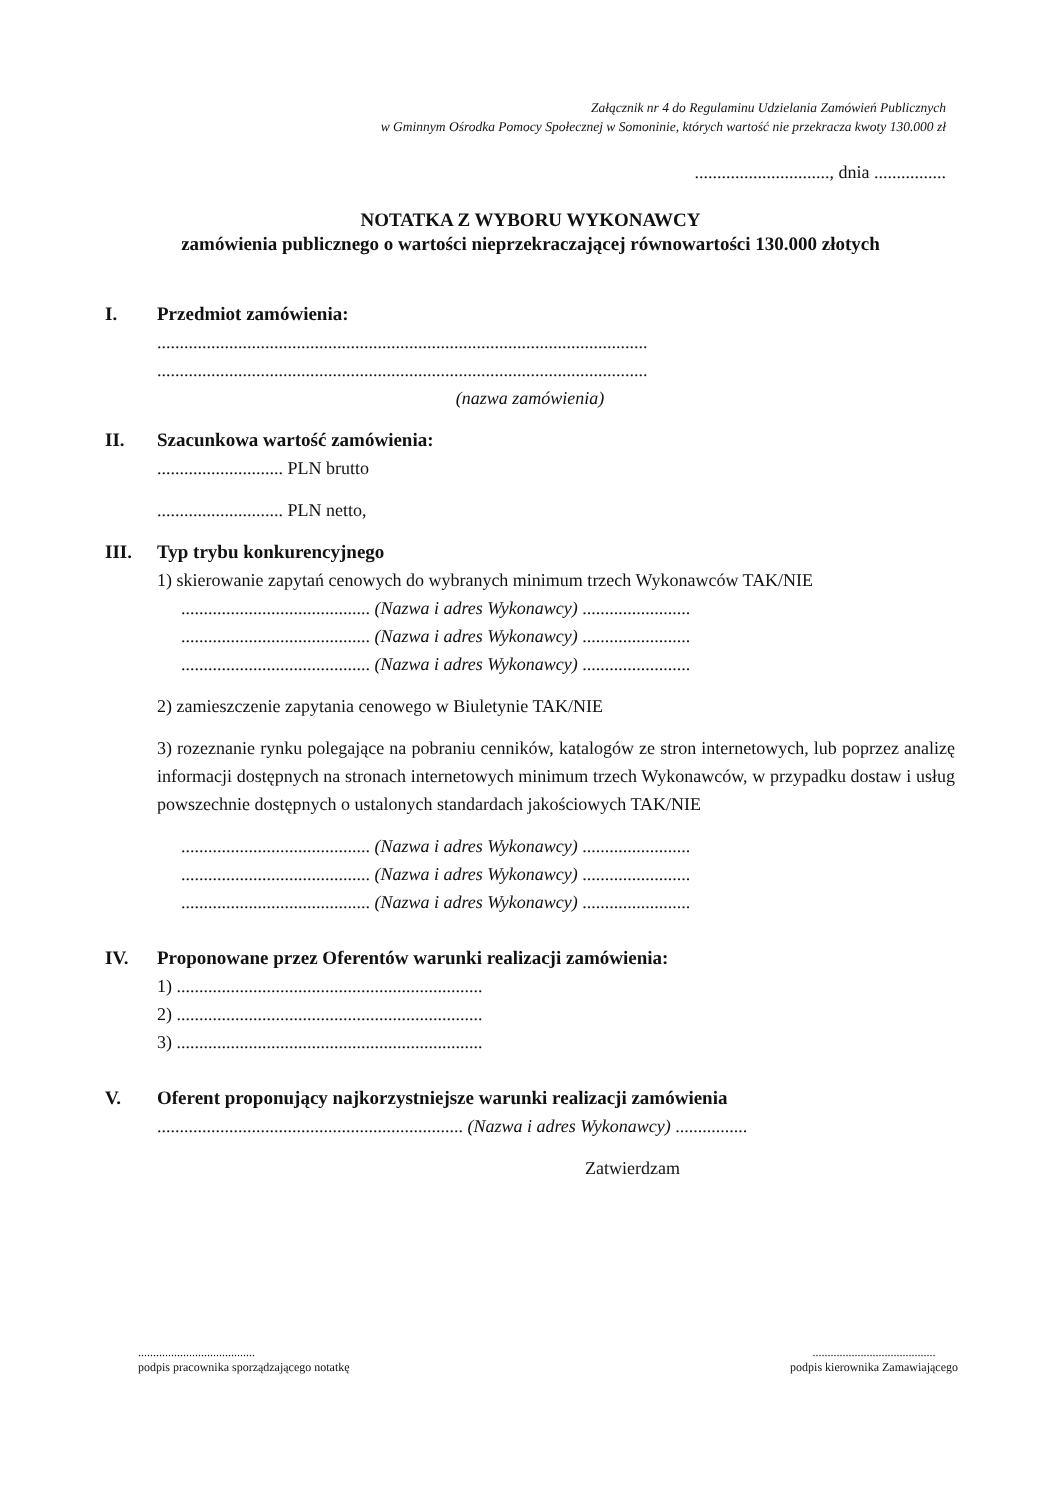Załącznik nr 4 do Regulaminu Udzielania Zamówień Publicznych
w Gminnym Ośrodka Pomocy Społecznej w Somoninie, których wartość nie przekracza kwoty 130.000 zł
.............................., dnia ................
NOTATKA Z WYBORU WYKONAWCY
zamówienia publicznego o wartości nieprzekraczającej równowartości 130.000 złotych
I. Przedmiot zamówienia:
.............................................................................................................
.............................................................................................................
(nazwa zamówienia)
II. Szacunkowa wartość zamówienia:
............................ PLN brutto
............................ PLN netto,
III. Typ trybu konkurencyjnego
1) skierowanie zapytań cenowych do wybranych minimum trzech Wykonawców TAK/NIE
.......................................... (Nazwa i adres Wykonawcy) ........................
.......................................... (Nazwa i adres Wykonawcy) ........................
.......................................... (Nazwa i adres Wykonawcy) ........................
2) zamieszczenie zapytania cenowego w Biuletynie TAK/NIE
3) rozeznanie rynku polegające na pobraniu cenników, katalogów ze stron internetowych, lub poprzez analizę informacji dostępnych na stronach internetowych minimum trzech Wykonawców, w przypadku dostaw i usług powszechnie dostępnych o ustalonych standardach jakościowych TAK/NIE
.......................................... (Nazwa i adres Wykonawcy) ........................
.......................................... (Nazwa i adres Wykonawcy) ........................
.......................................... (Nazwa i adres Wykonawcy) ........................
IV. Proponowane przez Oferentów warunki realizacji zamówienia:
1) ....................................................................
2) ....................................................................
3) ....................................................................
V. Oferent proponujący najkorzystniejsze warunki realizacji zamówienia
.................................................................... (Nazwa i adres Wykonawcy) ................
Zatwierdzam
.......................................
podpis pracownika sporządzającego notatkę
.........................................
podpis kierownika Zamawiającego